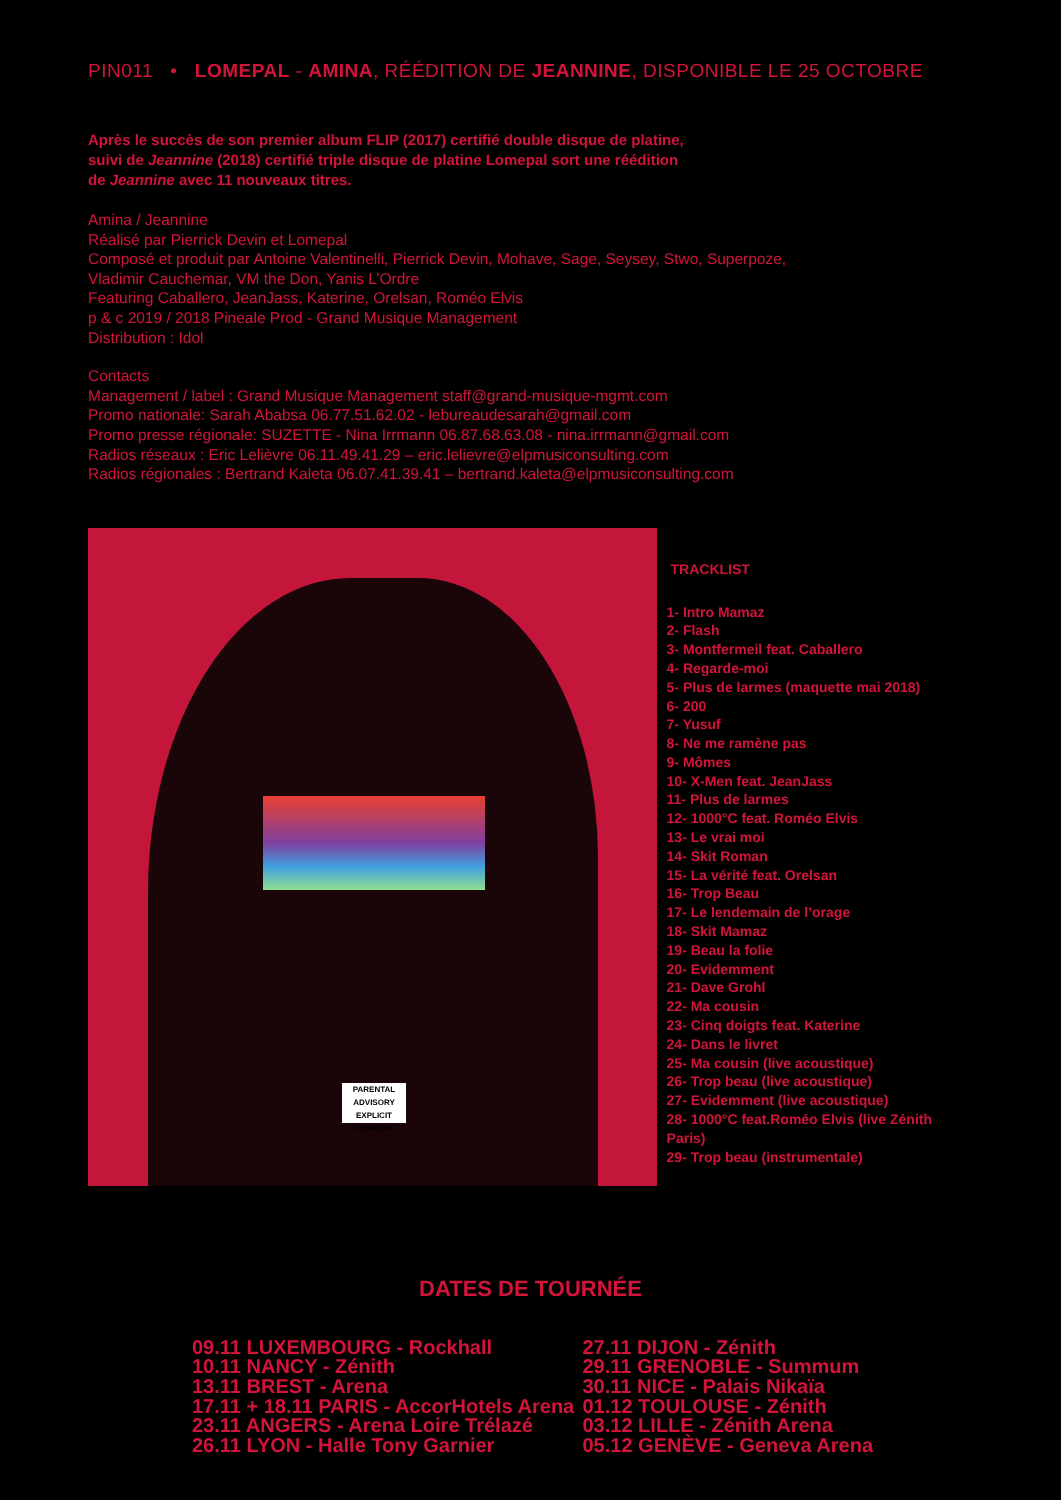PIN011 • LOMEPAL - AMINA, RÉÉDITION DE JEANNINE, DISPONIBLE LE 25 OCTOBRE
Après le succès de son premier album FLIP (2017) certifié double disque de platine,
suivi de Jeannine (2018) certifié triple disque de platine Lomepal sort une réédition
de Jeannine avec 11 nouveaux titres.
Amina / Jeannine
Réalisé par Pierrick Devin et Lomepal
Composé et produit par Antoine Valentinelli, Pierrick Devin, Mohave, Sage, Seysey, Stwo, Superpoze,
Vladimir Cauchemar, VM the Don, Yanis L’Ordre
Featuring Caballero, JeanJass, Katerine, Orelsan, Roméo Elvis
p & c 2019 / 2018 Pineale Prod - Grand Musique Management
Distribution : Idol
Contacts
Management / label : Grand Musique Management staff@grand-musique-mgmt.com
Promo nationale: Sarah Ababsa 06.77.51.62.02 - lebureaudesarah@gmail.com
Promo presse régionale: SUZETTE - Nina Irrmann 06.87.68.63.08 - nina.irrmann@gmail.com
Radios réseaux : Eric Lelièvre 06.11.49.41.29 – eric.lelievre@elpmusiconsulting.com
Radios régionales : Bertrand Kaleta 06.07.41.39.41 – bertrand.kaleta@elpmusiconsulting.com
PARENTAL
ADVISORY
EXPLICIT CONTENT
TRACKLIST
1- Intro Mamaz
2- Flash
3- Montfermeil feat. Caballero
4- Regarde-moi
5- Plus de larmes (maquette mai 2018)
6- 200
7- Yusuf
8- Ne me ramène pas
9- Mômes
10- X-Men feat. JeanJass
11- Plus de larmes
12- 1000°C feat. Roméo Elvis
13- Le vrai moi
14- Skit Roman
15- La vérité feat. Orelsan
16- Trop Beau
17- Le lendemain de l’orage
18- Skit Mamaz
19- Beau la folie
20- Evidemment
21- Dave Grohl
22- Ma cousin
23- Cinq doigts feat. Katerine
24- Dans le livret
25- Ma cousin (live acoustique)
26- Trop beau (live acoustique)
27- Evidemment (live acoustique)
28- 1000°C feat.Roméo Elvis (live Zénith Paris)
29- Trop beau (instrumentale)
DATES DE TOURNÉE
09.11 LUXEMBOURG - Rockhall
10.11 NANCY - Zénith
13.11 BREST - Arena
17.11 + 18.11 PARIS - AccorHotels Arena
23.11 ANGERS - Arena Loire Trélazé
26.11 LYON - Halle Tony Garnier
27.11 DIJON - Zénith
29.11 GRENOBLE - Summum
30.11 NICE - Palais Nikaïa
01.12 TOULOUSE - Zénith
03.12 LILLE - Zénith Arena
05.12 GENÈVE - Geneva Arena